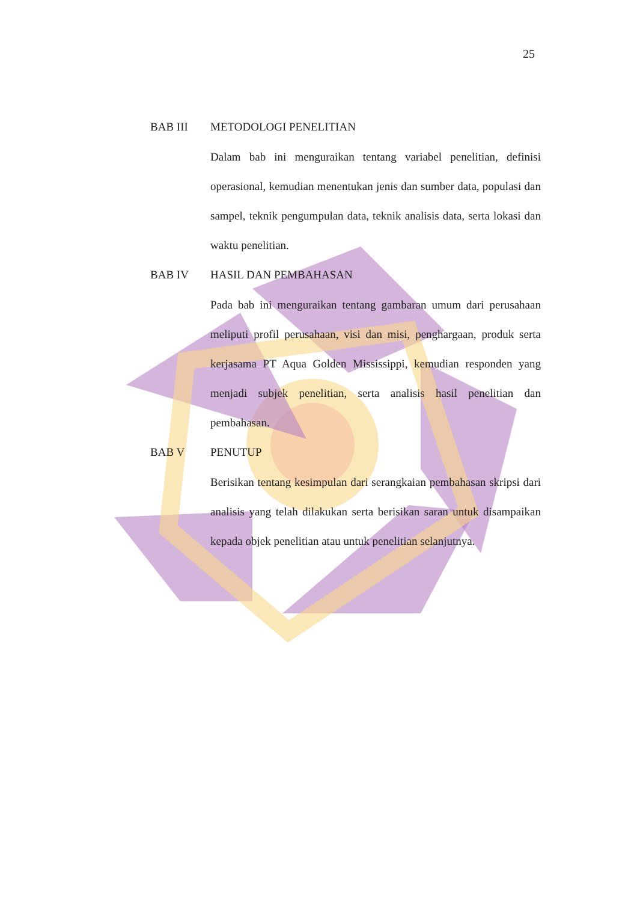25
BAB III METODOLOGI PENELITIAN
Dalam bab ini menguraikan tentang variabel penelitian, definisi operasional, kemudian menentukan jenis dan sumber data, populasi dan sampel, teknik pengumpulan data, teknik analisis data, serta lokasi dan waktu penelitian.
BAB IV HASIL DAN PEMBAHASAN
Pada bab ini menguraikan tentang gambaran umum dari perusahaan meliputi profil perusahaan, visi dan misi, penghargaan, produk serta kerjasama PT Aqua Golden Mississippi, kemudian responden yang menjadi subjek penelitian, serta analisis hasil penelitian dan pembahasan.
BAB V PENUTUP
Berisikan tentang kesimpulan dari serangkaian pembahasan skripsi dari analisis yang telah dilakukan serta berisikan saran untuk disampaikan kepada objek penelitian atau untuk penelitian selanjutnya.